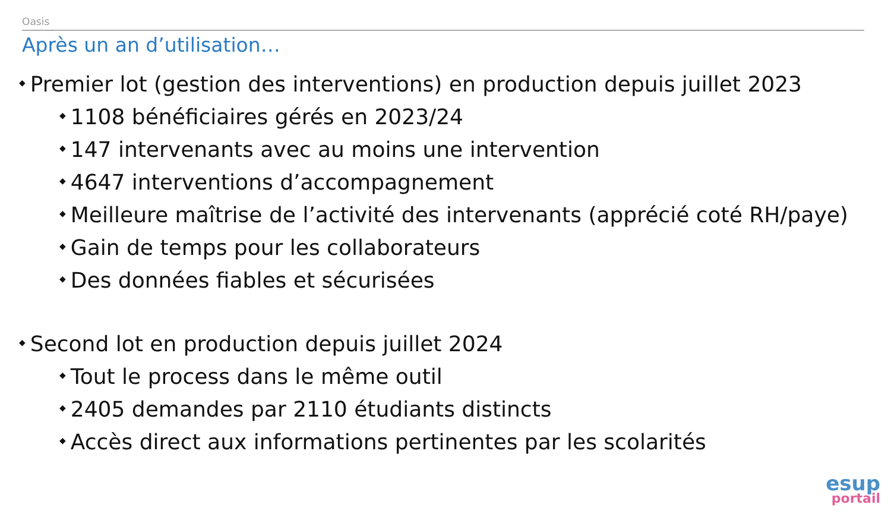Oasis
Après un an d’utilisation…
◆ Premier lot (gestion des interventions) en production depuis juillet 2023
◆ 1108 bénéficiaires gérés en 2023/24
◆ 147 intervenants avec au moins une intervention
◆ 4647 interventions d’accompagnement
◆ Meilleure maîtrise de l’activité des intervenants (apprécié coté RH/paye)
◆ Gain de temps pour les collaborateurs
◆ Des données fiables et sécurisées
◆ Second lot en production depuis juillet 2024
◆ Tout le process dans le même outil
◆ 2405 demandes par 2110 étudiants distincts
◆ Accès direct aux informations pertinentes par les scolarités
esup
portail